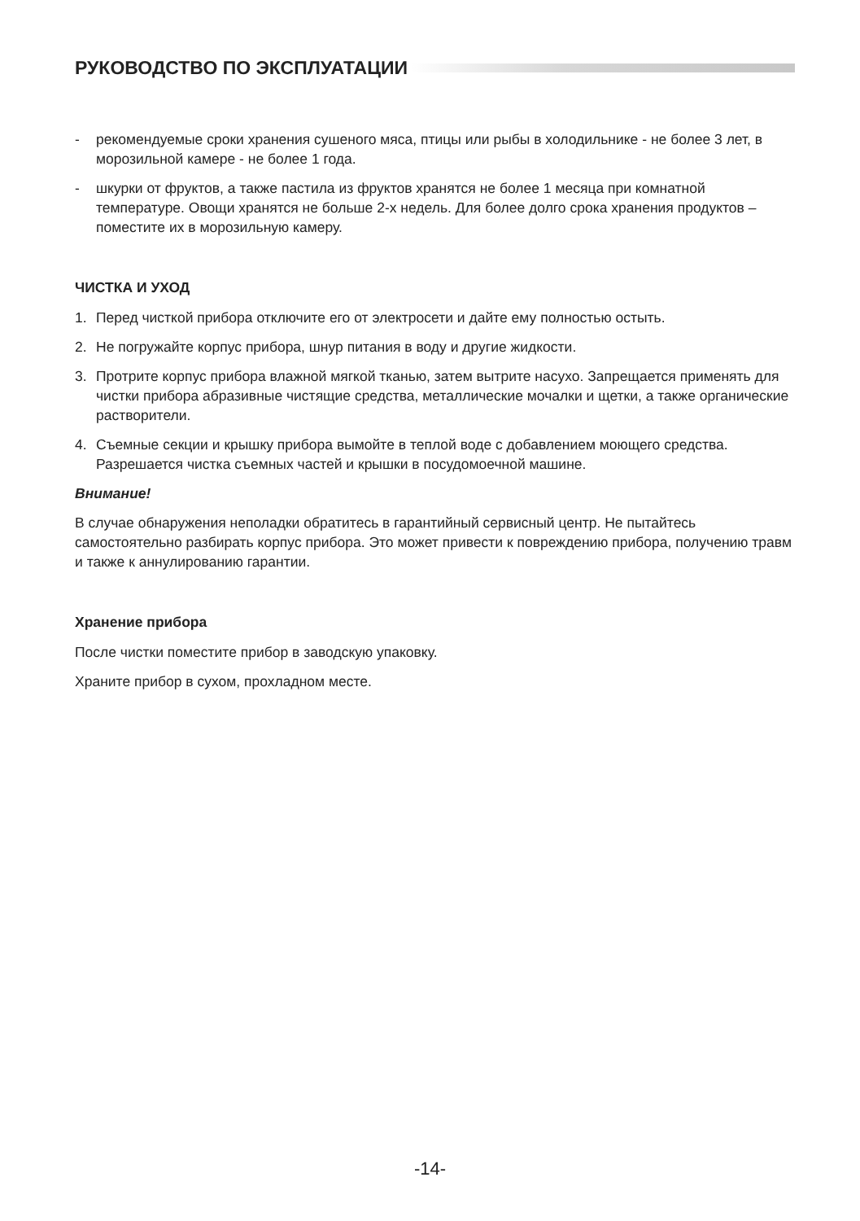РУКОВОДСТВО ПО ЭКСПЛУАТАЦИИ
- рекомендуемые сроки хранения сушеного мяса, птицы или рыбы в холодильнике - не более 3 лет, в морозильной камере - не более 1 года.
- шкурки от фруктов, а также пастила из фруктов хранятся не более 1 месяца при комнатной температуре. Овощи хранятся не больше 2-х недель. Для более долго срока хранения продуктов – поместите их в морозильную камеру.
ЧИСТКА И УХОД
1. Перед чисткой прибора отключите его от электросети и дайте ему полностью остыть.
2. Не погружайте корпус прибора, шнур питания в воду и другие жидкости.
3. Протрите корпус прибора влажной мягкой тканью, затем вытрите насухо. Запрещается применять для чистки прибора абразивные чистящие средства, металлические мочалки и щетки, а также органические растворители.
4. Съемные секции и крышку прибора вымойте в теплой воде с добавлением моющего средства. Разрешается чистка съемных частей и крышки в посудомоечной машине.
Внимание!
В случае обнаружения неполадки обратитесь в гарантийный сервисный центр. Не пытайтесь самостоятельно разбирать корпус прибора. Это может привести к повреждению прибора, получению травм и также к аннулированию гарантии.
Хранение прибора
После чистки поместите прибор в заводскую упаковку.
Храните прибор в сухом, прохладном месте.
-14-